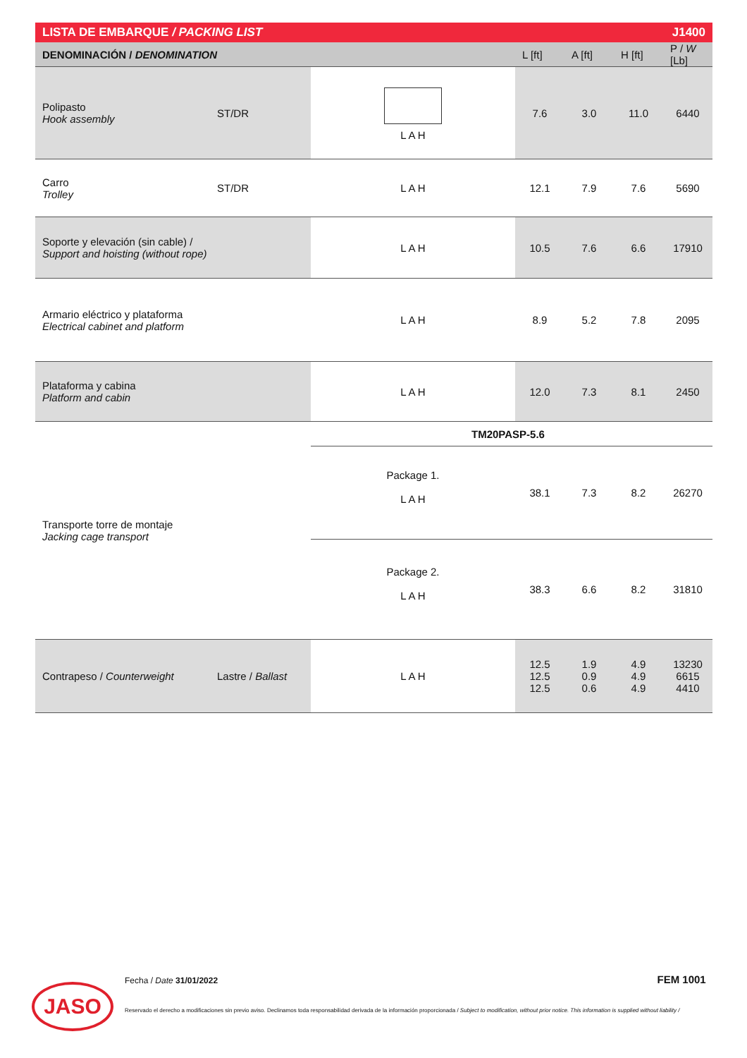| LISTA DE EMBARQUE / PACKING LIST | | | | J1400 | | |
| DENOMINACIÓN / DENOMINATION | | | L [ft] | A [ft] | H [ft] | P / W [Lb] |
| Polipasto Hook assembly | ST/DR | L A H | 7.6 | 3.0 | 11.0 | 6440 |
| Carro Trolley | ST/DR | L A H | 12.1 | 7.9 | 7.6 | 5690 |
| Soporte y elevación (sin cable) / Support and hoisting (without rope) | | L A H | 10.5 | 7.6 | 6.6 | 17910 |
| Armario eléctrico y plataforma Electrical cabinet and platform | | L A H | 8.9 | 5.2 | 7.8 | 2095 |
| Plataforma y cabina Platform and cabin | | L A H | 12.0 | 7.3 | 8.1 | 2450 |
| Transporte torre de montaje Jacking cage transport | | TM20PASP-5.6 | | | | |
| | | Package 1. L A H | 38.1 | 7.3 | 8.2 | 26270 |
| | | Package 2. L A H | 38.3 | 6.6 | 8.2 | 31810 |
| Contrapeso / Counterweight | Lastre / Ballast | L A H | 12.5 12.5 12.5 | 1.9 0.9 0.6 | 4.9 4.9 4.9 | 13230 6615 4410 |
JASO
Fecha / Date 31/01/2022 FEM 1001
Reservado el derecho a modificaciones sin previo aviso. Declinamos toda responsabilidad derivada de la información proporcionada / Subject to modification, without prior notice. This information is supplied without liability /